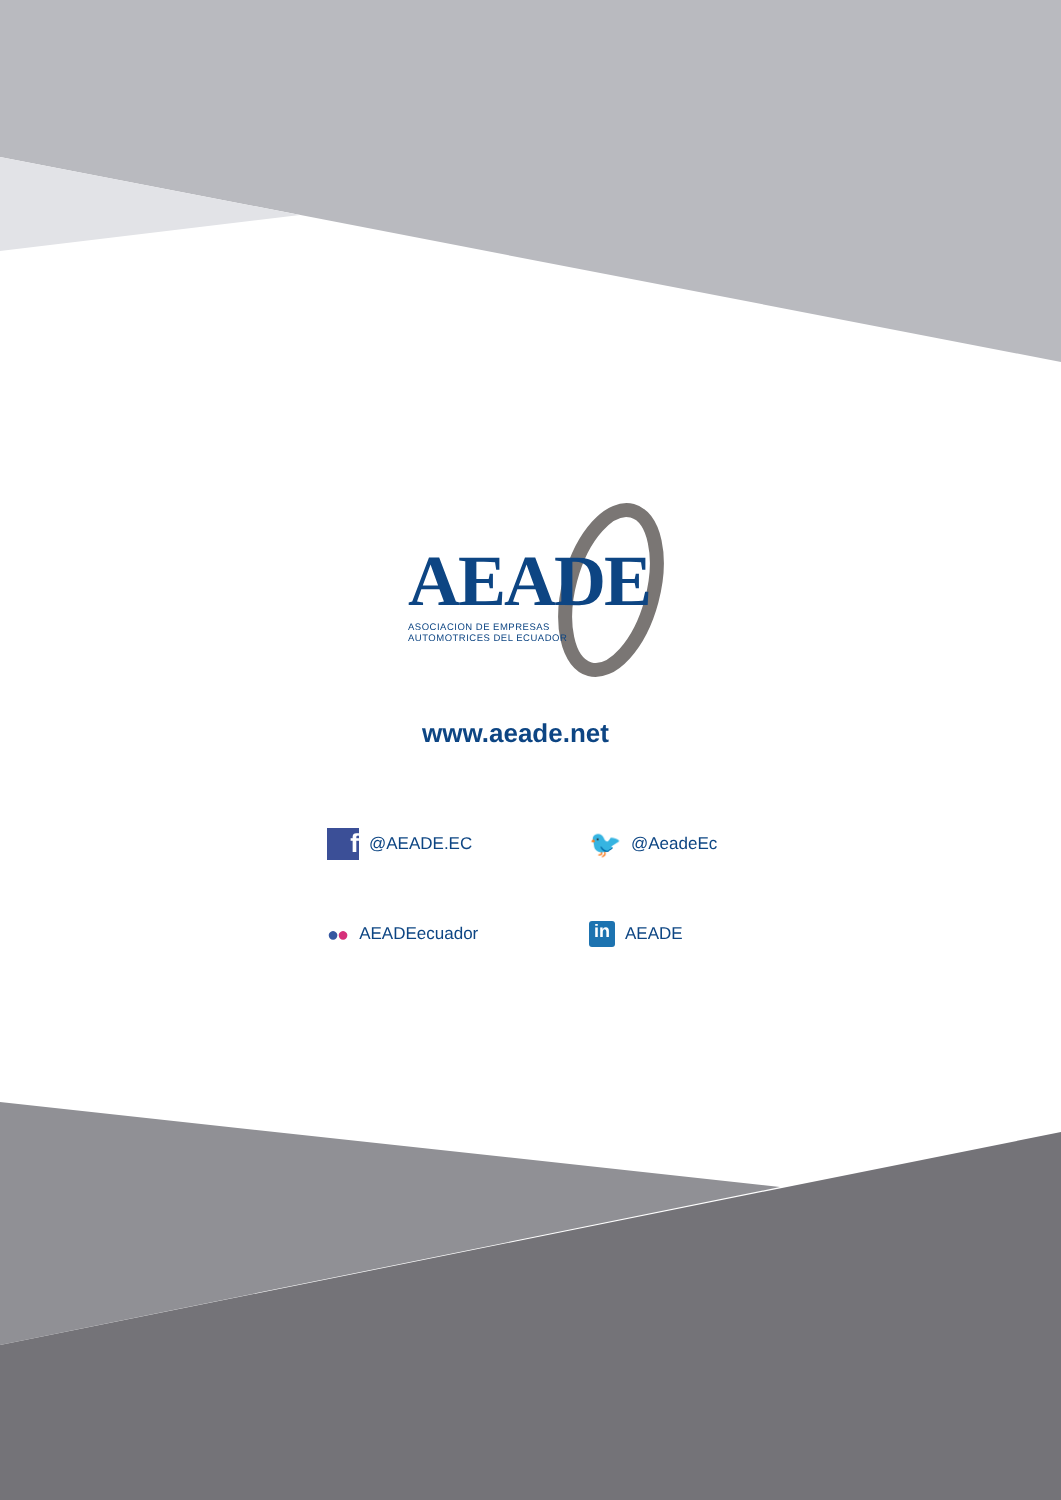AEADE
ASOCIACION DE EMPRESAS
AUTOMOTRICES DEL ECUADOR
www.aeade.net
f @AEADE.EC
🐦 @AeadeEc
● ● AEADEecuador
in AEADE